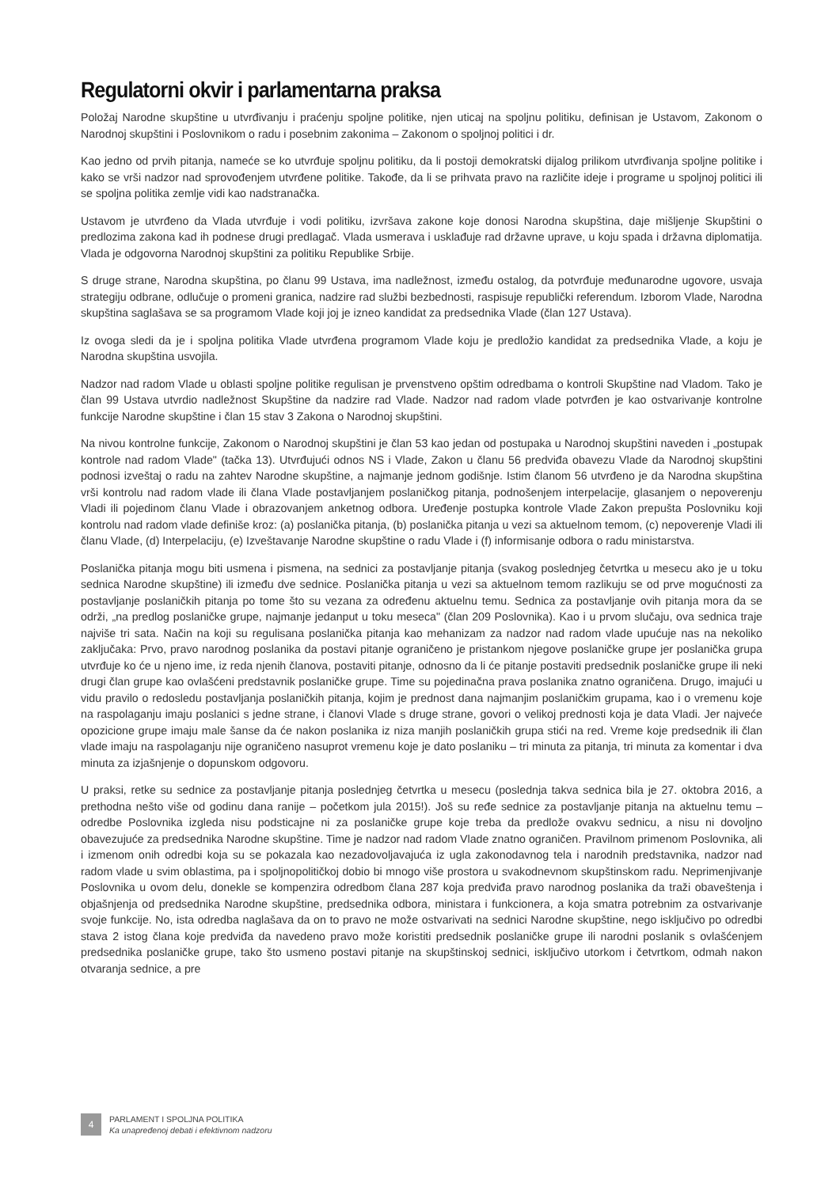Regulatorni okvir i parlamentarna praksa
Položaj Narodne skupštine u utvrđivanju i praćenju spoljne politike, njen uticaj na spoljnu politiku, definisan je Ustavom, Zakonom o Narodnoj skupštini i Poslovnikom o radu i posebnim zakonima – Zakonom o spoljnoj politici i dr.
Kao jedno od prvih pitanja, nameće se ko utvrđuje spoljnu politiku, da li postoji demokratski dijalog prilikom utvrđivanja spoljne politike i kako se vrši nadzor nad sprovođenjem utvrđene politike. Takođe, da li se prihvata pravo na različite ideje i programe u spoljnoj politici ili se spoljna politika zemlje vidi kao nadstranačka.
Ustavom je utvrđeno da Vlada utvrđuje i vodi politiku, izvršava zakone koje donosi Narodna skupština, daje mišljenje Skupštini o predlozima zakona kad ih podnese drugi predlagač. Vlada usmerava i usklađuje rad državne uprave, u koju spada i državna diplomatija. Vlada je odgovorna Narodnoj skupštini za politiku Republike Srbije.
S druge strane, Narodna skupština, po članu 99 Ustava, ima nadležnost, između ostalog, da potvrđuje međunarodne ugovore, usvaja strategiju odbrane, odlučuje o promeni granica, nadzire rad službi bezbednosti, raspisuje republički referendum. Izborom Vlade, Narodna skupština saglašava se sa programom Vlade koji joj je izneo kandidat za predsednika Vlade (član 127 Ustava).
Iz ovoga sledi da je i spoljna politika Vlade utvrđena programom Vlade koju je predložio kandidat za predsednika Vlade, a koju je Narodna skupština usvojila.
Nadzor nad radom Vlade u oblasti spoljne politike regulisan je prvenstveno opštim odredbama o kontroli Skupštine nad Vladom. Tako je član 99 Ustava utvrdio nadležnost Skupštine da nadzire rad Vlade. Nadzor nad radom vlade potvrđen je kao ostvarivanje kontrolne funkcije Narodne skupštine i član 15 stav 3 Zakona o Narodnoj skupštini.
Na nivou kontrolne funkcije, Zakonom o Narodnoj skupštini je član 53 kao jedan od postupaka u Narodnoj skupštini naveden i „postupak kontrole nad radom Vlade" (tačka 13). Utvrđujući odnos NS i Vlade, Zakon u članu 56 predviđa obavezu Vlade da Narodnoj skupštini podnosi izveštaj o radu na zahtev Narodne skupštine, a najmanje jednom godišnje. Istim članom 56 utvrđeno je da Narodna skupština vrši kontrolu nad radom vlade ili člana Vlade postavljanjem poslaničkog pitanja, podnošenjem interpelacije, glasanjem o nepoverenju Vladi ili pojedinom članu Vlade i obrazovanjem anketnog odbora. Uređenje postupka kontrole Vlade Zakon prepušta Poslovniku koji kontrolu nad radom vlade definiše kroz: (a) poslanička pitanja, (b) poslanička pitanja u vezi sa aktuelnom temom, (c) nepoverenje Vladi ili članu Vlade, (d) Interpelaciju, (e) Izveštavanje Narodne skupštine o radu Vlade i (f) informisanje odbora o radu ministarstva.
Poslanička pitanja mogu biti usmena i pismena, na sednici za postavljanje pitanja (svakog poslednjeg četvrtka u mesecu ako je u toku sednica Narodne skupštine) ili između dve sednice. Poslanička pitanja u vezi sa aktuelnom temom razlikuju se od prve mogućnosti za postavljanje poslaničkih pitanja po tome što su vezana za određenu aktuelnu temu. Sednica za postavljanje ovih pitanja mora da se održi, „na predlog poslaničke grupe, najmanje jedanput u toku meseca" (član 209 Poslovnika). Kao i u prvom slučaju, ova sednica traje najviše tri sata. Način na koji su regulisana poslanička pitanja kao mehanizam za nadzor nad radom vlade upućuje nas na nekoliko zaključaka: Prvo, pravo narodnog poslanika da postavi pitanje ograničeno je pristankom njegove poslaničke grupe jer poslanička grupa utvrđuje ko će u njeno ime, iz reda njenih članova, postaviti pitanje, odnosno da li će pitanje postaviti predsednik poslaničke grupe ili neki drugi član grupe kao ovlašćeni predstavnik poslaničke grupe. Time su pojedinačna prava poslanika znatno ograničena. Drugo, imajući u vidu pravilo o redosledu postavljanja poslaničkih pitanja, kojim je prednost dana najmanjim poslaničkim grupama, kao i o vremenu koje na raspolaganju imaju poslanici s jedne strane, i članovi Vlade s druge strane, govori o velikoj prednosti koja je data Vladi. Jer najveće opozicione grupe imaju male šanse da će nakon poslanika iz niza manjih poslaničkih grupa stići na red. Vreme koje predsednik ili član vlade imaju na raspolaganju nije ograničeno nasuprot vremenu koje je dato poslaniku – tri minuta za pitanja, tri minuta za komentar i dva minuta za izjašnjenje o dopunskom odgovoru.
U praksi, retke su sednice za postavljanje pitanja poslednjeg četvrtka u mesecu (poslednja takva sednica bila je 27. oktobra 2016, a prethodna nešto više od godinu dana ranije – početkom jula 2015!). Još su ređe sednice za postavljanje pitanja na aktuelnu temu – odredbe Poslovnika izgleda nisu podsticajne ni za poslaničke grupe koje treba da predlože ovakvu sednicu, a nisu ni dovoljno obavezujuće za predsednika Narodne skupštine. Time je nadzor nad radom Vlade znatno ograničen. Pravilnom primenom Poslovnika, ali i izmenom onih odredbi koja su se pokazala kao nezadovoljavajuća iz ugla zakonodavnog tela i narodnih predstavnika, nadzor nad radom vlade u svim oblastima, pa i spoljnopolitičkoj dobio bi mnogo više prostora u svakodnevnom skupštinskom radu. Neprimenjivanje Poslovnika u ovom delu, donekle se kompenzira odredbom člana 287 koja predviđa pravo narodnog poslanika da traži obaveštenja i objašnjenja od predsednika Narodne skupštine, predsednika odbora, ministara i funkcionera, a koja smatra potrebnim za ostvarivanje svoje funkcije. No, ista odredba naglašava da on to pravo ne može ostvarivati na sednici Narodne skupštine, nego isključivo po odredbi stava 2 istog člana koje predviđa da navedeno pravo može koristiti predsednik poslaničke grupe ili narodni poslanik s ovlašćenjem predsednika poslaničke grupe, tako što usmeno postavi pitanje na skupštinskoj sednici, isključivo utorkom i četvrtkom, odmah nakon otvaranja sednice, a pre
4
PARLAMENT I SPOLJNA POLITIKA
Ka unapređenoj debati i efektivnom nadzoru